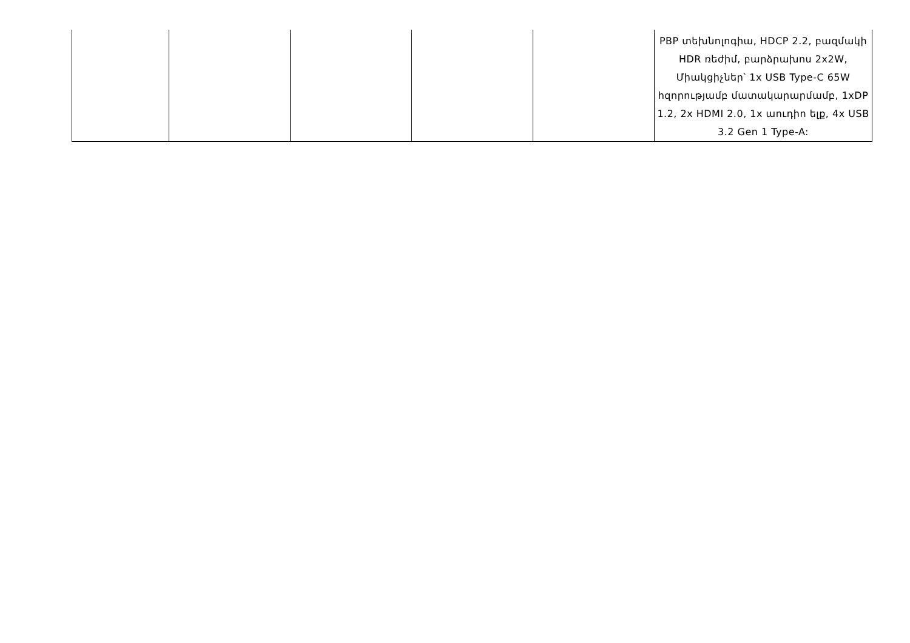| | | | | | PBP տեխնոլոգիա, HDCP 2.2, բազմակի HDR ռեժիմ, բարձրախոս 2x2W, Միակցիչներ՝ 1x USB Type-C 65W հզորությամբ մատակարարմամբ, 1xDP 1.2, 2x HDMI 2.0, 1x աուդիո ելք, 4x USB 3.2 Gen 1 Type-A: |